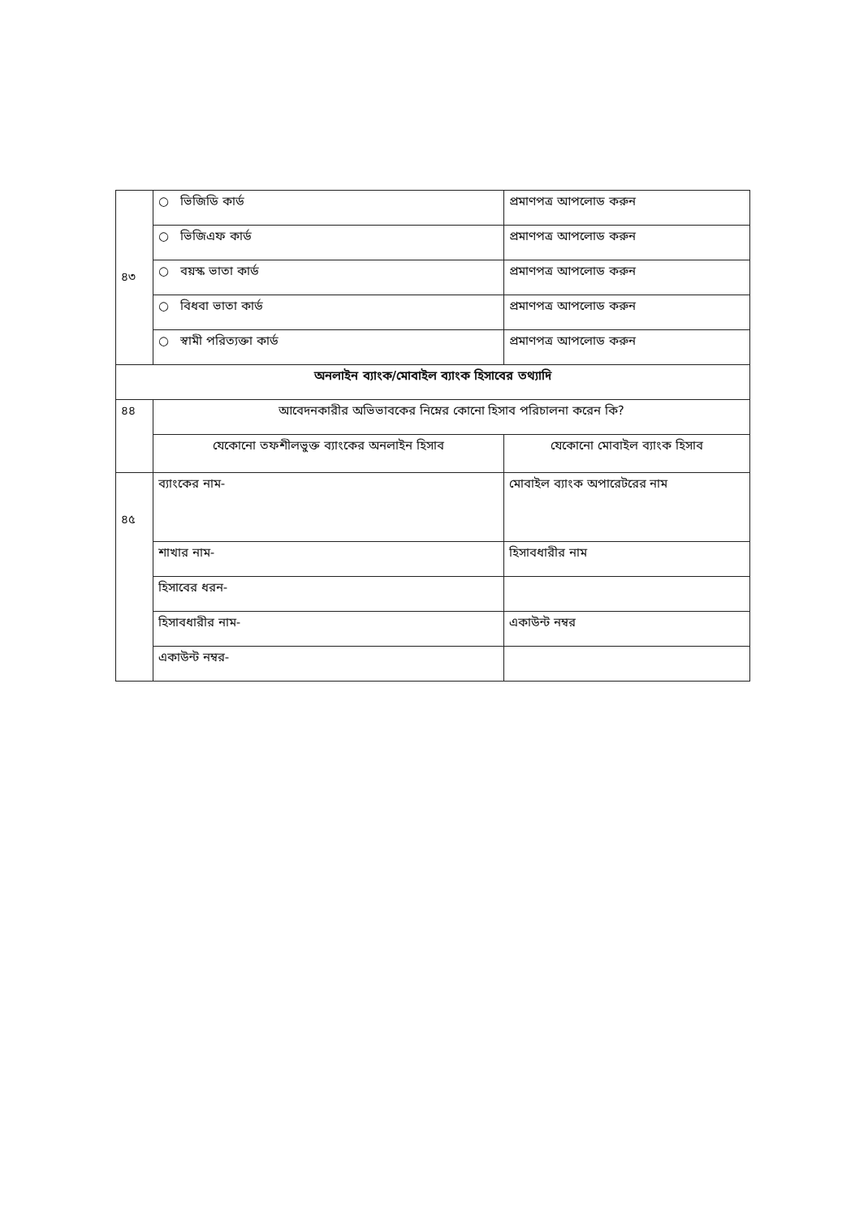| ৪৩ | ○ ভিজিডি কার্ড | | প্রমাণপত্র আপলোড করুন |
| | ○ ভিজিএফ কার্ড | | প্রমাণপত্র আপলোড করুন |
| | ○ বয়স্ক ভাতা কার্ড | | প্রমাণপত্র আপলোড করুন |
| | ○ বিধবা ভাতা কার্ড | | প্রমাণপত্র আপলোড করুন |
| | ○ স্বামী পরিত্যক্তা কার্ড | | প্রমাণপত্র আপলোড করুন |
| অনলাইন ব্যাংক/মোবাইল ব্যাংক হিসাবের তথ্যাদি | | | |
| ৪৪ | আবেদনকারীর অভিভাবকের নিম্নের কোনো হিসাব পরিচালনা করেন কি? | | |
| | যেকোনো তফশীলভুক্ত ব্যাংকের অনলাইন হিসাব | যেকোনো মোবাইল ব্যাংক হিসাব | |
| ৪৫ | ব্যাংকের নাম- | মোবাইল ব্যাংক অপারেটরের নাম | |
| | শাখার নাম- | হিসাবধারীর নাম | |
| | হিসাবের ধরন- | | |
| | হিসাবধারীর নাম- | একাউন্ট নম্বর | |
| | একাউন্ট নম্বর- | | |